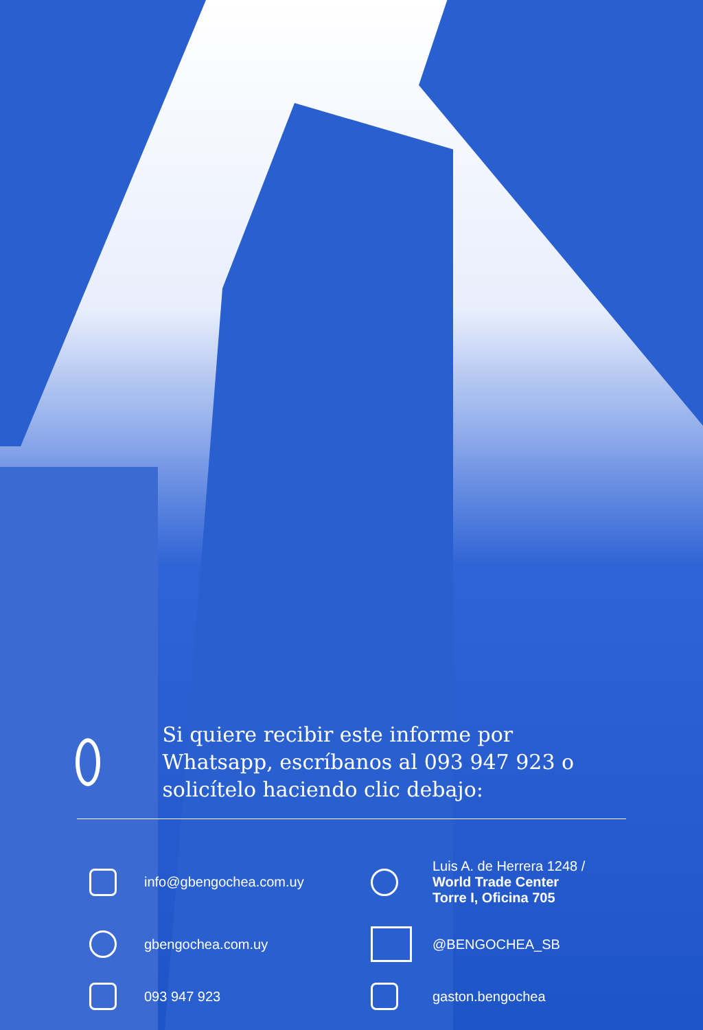Si quiere recibir este informe por Whatsapp, escríbanos al 093 947 923 o solicítelo haciendo clic debajo:
info@gbengochea.com.uy
Luis A. de Herrera 1248 /
World Trade Center
Torre I, Oficina 705
gbengochea.com.uy
@BENGOCHEA_SB
093 947 923
gaston.bengochea